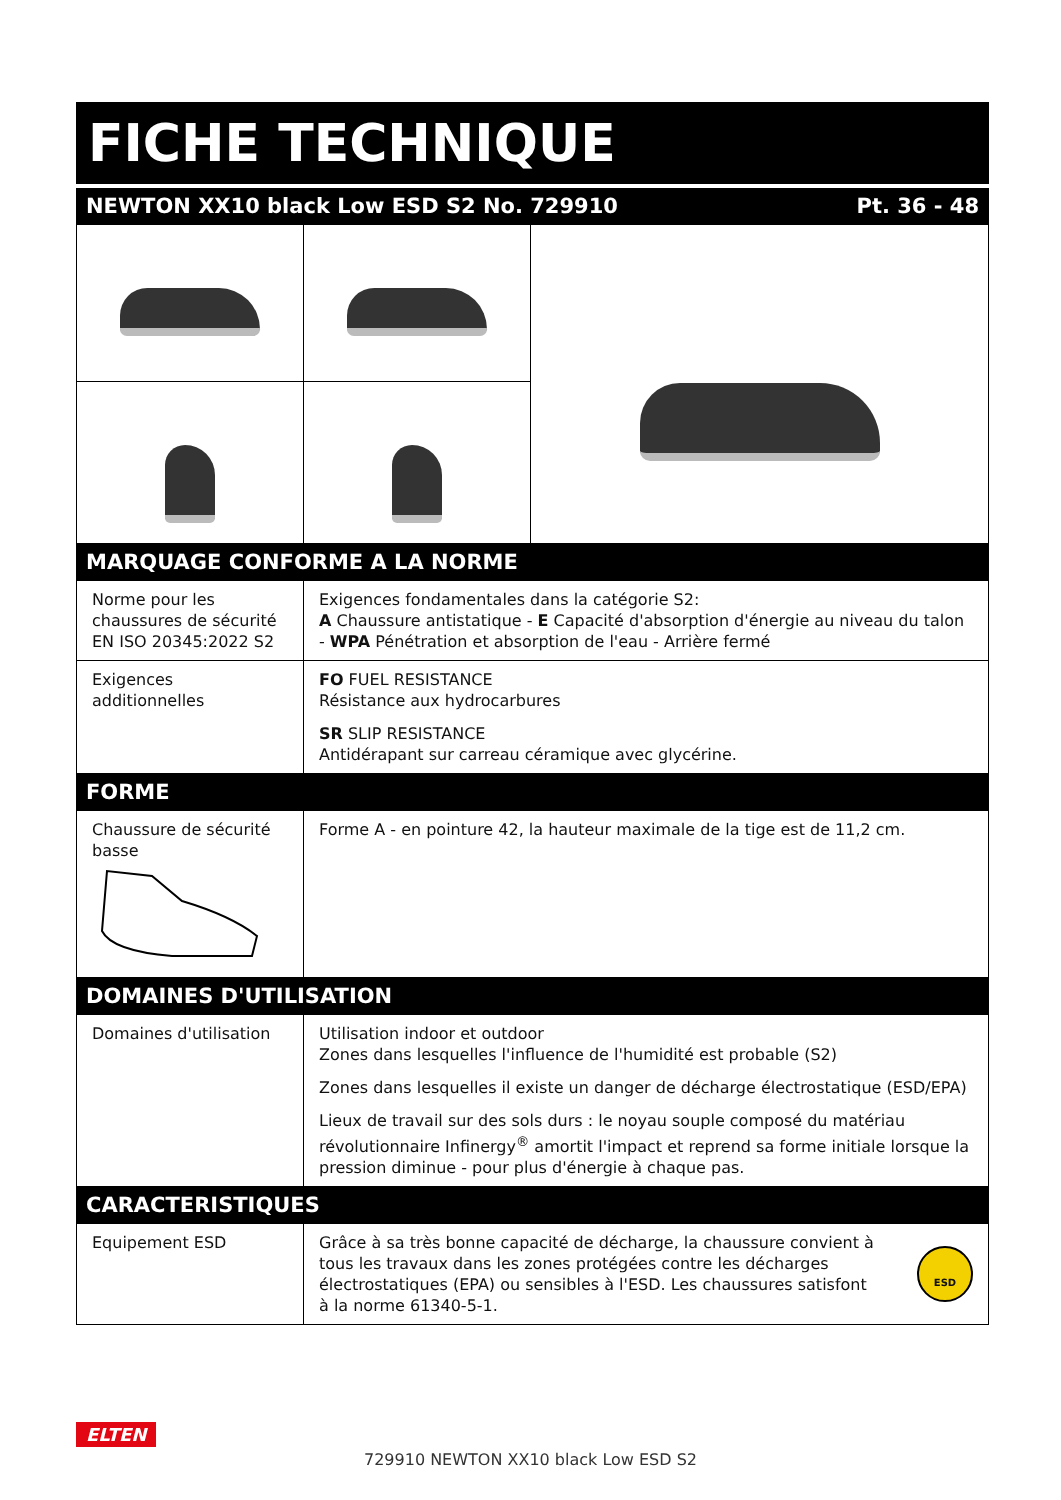FICHE TECHNIQUE
NEWTON XX10 black Low ESD S2 No. 729910 Pt. 36 - 48
MARQUAGE CONFORME A LA NORME
| Norme pour les chaussures de sécurité EN ISO 20345:2022 S2 | Exigences fondamentales dans la catégorie S2: A Chaussure antistatique - E Capacité d'absorption d'énergie au niveau du talon - WPA Pénétration et absorption de l'eau - Arrière fermé |
| Exigences additionnelles | FO FUEL RESISTANCE Résistance aux hydrocarbures SR SLIP RESISTANCE Antidérapant sur carreau céramique avec glycérine. |
FORME
| Chaussure de sécurité basse | Forme A - en pointure 42, la hauteur maximale de la tige est de 11,2 cm. |
DOMAINES D'UTILISATION
| Domaines d'utilisation | Utilisation indoor et outdoor Zones dans lesquelles l'influence de l'humidité est probable (S2) Zones dans lesquelles il existe un danger de décharge électrostatique (ESD/EPA) Lieux de travail sur des sols durs : le noyau souple composé du matériau révolutionnaire Infinergy<sup>®</sup> amortit l'impact et reprend sa forme initiale lorsque la pression diminue - pour plus d'énergie à chaque pas. |
CARACTERISTIQUES
| Equipement ESD | Grâce à sa très bonne capacité de décharge, la chaussure convient à tous les travaux dans les zones protégées contre les décharges électrostatiques (EPA) ou sensibles à l'ESD. Les chaussures satisfont à la norme 61340-5-1. ESD |
ELTEN
729910 NEWTON XX10 black Low ESD S2